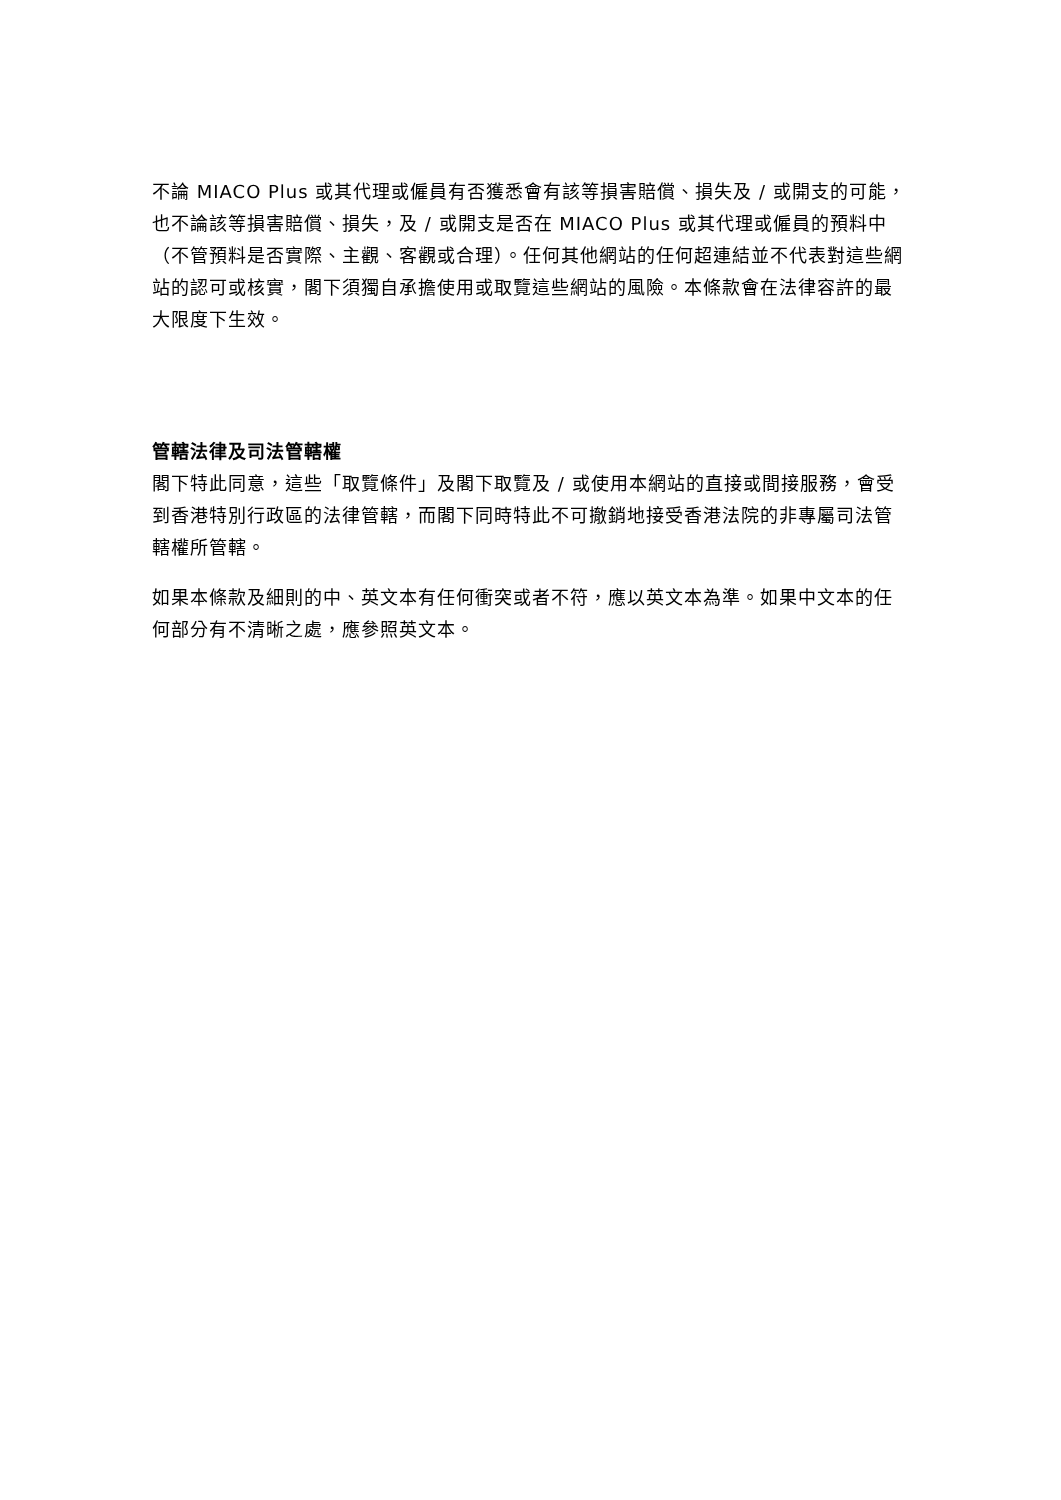不論 MIACO Plus 或其代理或僱員有否獲悉會有該等損害賠償、損失及 / 或開支的可能，也不論該等損害賠償、損失，及 / 或開支是否在 MIACO Plus 或其代理或僱員的預料中（不管預料是否實際、主觀、客觀或合理）。任何其他網站的任何超連結並不代表對這些網站的認可或核實，閣下須獨自承擔使用或取覽這些網站的風險。本條款會在法律容許的最大限度下生效。
管轄法律及司法管轄權
閣下特此同意，這些「取覽條件」及閣下取覽及 / 或使用本網站的直接或間接服務，會受到香港特別行政區的法律管轄，而閣下同時特此不可撤銷地接受香港法院的非專屬司法管轄權所管轄。
如果本條款及細則的中、英文本有任何衝突或者不符，應以英文本為準。如果中文本的任何部分有不清晰之處，應參照英文本。